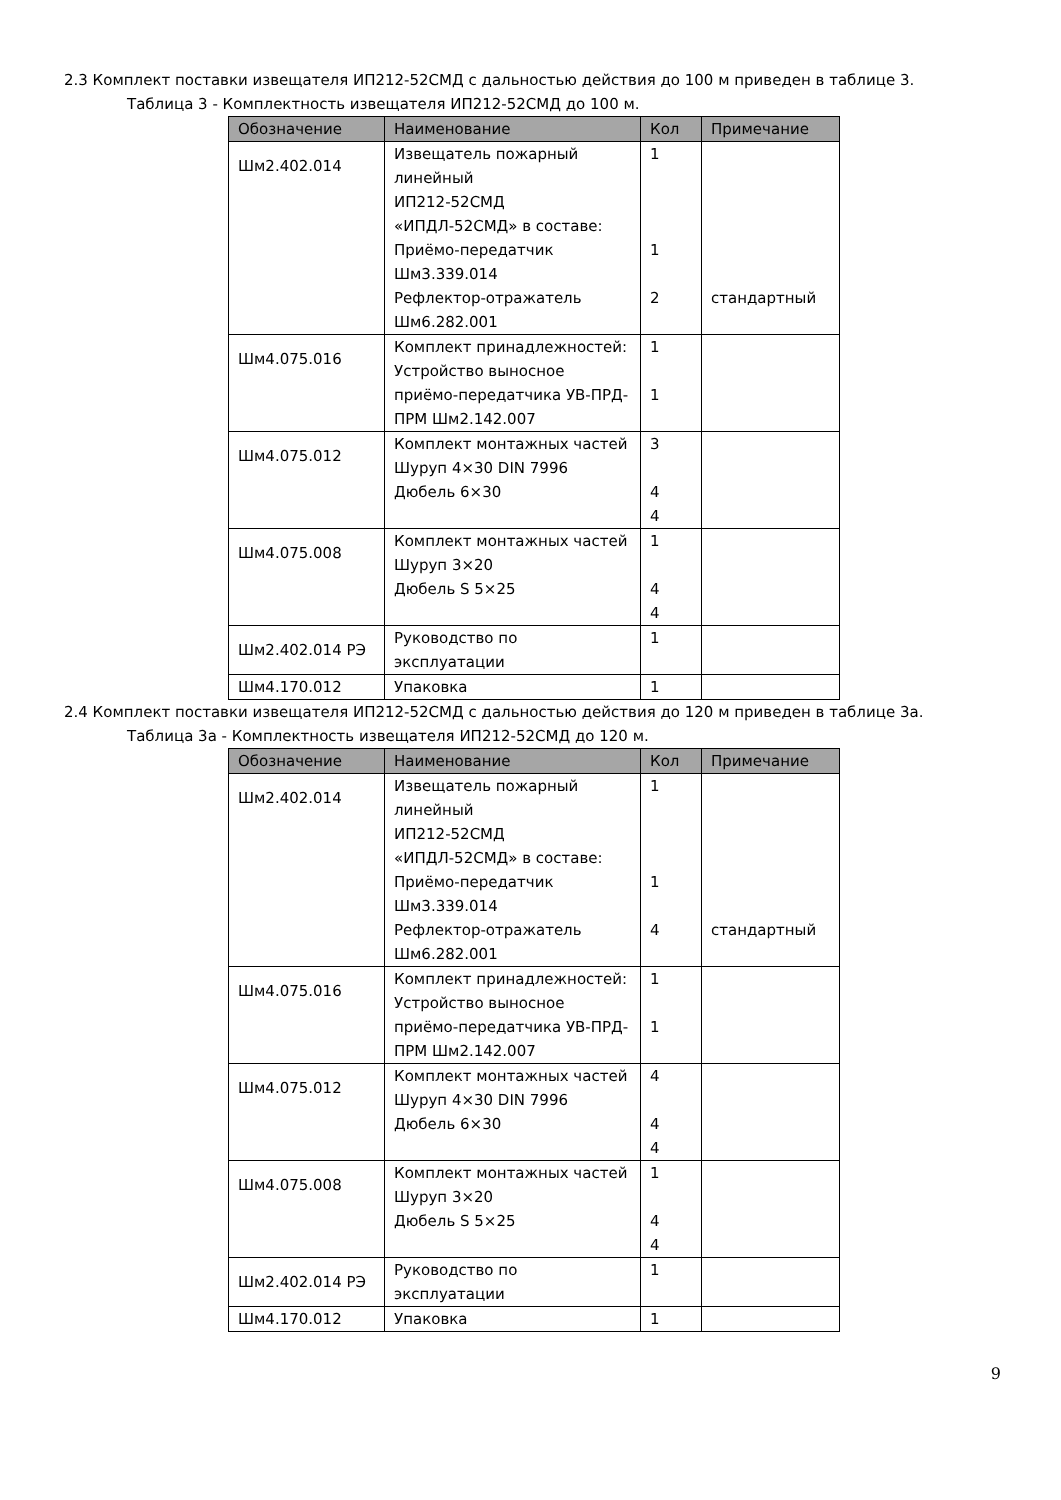2.3 Комплект поставки извещателя ИП212-52СМД с дальностью действия до 100 м приведен в таблице 3.
Таблица 3 - Комплектность извещателя ИП212-52СМД до 100 м.
| Обозначение | Наименование | Кол | Примечание |
| --- | --- | --- | --- |
| Шм2.402.014 | Извещатель пожарный линейный ИП212-52СМД «ИПДЛ-52СМД» в составе: Приёмо-передатчик Шм3.339.014 Рефлектор-отражатель Шм6.282.001 | 1 1 2 | стандартный |
| Шм4.075.016 | Комплект принадлежностей: Устройство выносное приёмо-передатчика УВ-ПРД-ПРМ Шм2.142.007 | 1 1 | |
| Шм4.075.012 | Комплект монтажных частей Шуруп 4×30 DIN 7996 Дюбель 6×30 | 3 4 4 | |
| Шм4.075.008 | Комплект монтажных частей Шуруп 3×20 Дюбель S 5×25 | 1 4 4 | |
| Шм2.402.014 РЭ | Руководство по эксплуатации | 1 | |
| Шм4.170.012 | Упаковка | 1 | |
2.4 Комплект поставки извещателя ИП212-52СМД с дальностью действия до 120 м приведен в таблице 3а.
Таблица 3а - Комплектность извещателя ИП212-52СМД до 120 м.
| Обозначение | Наименование | Кол | Примечание |
| --- | --- | --- | --- |
| Шм2.402.014 | Извещатель пожарный линейный ИП212-52СМД «ИПДЛ-52СМД» в составе: Приёмо-передатчик Шм3.339.014 Рефлектор-отражатель Шм6.282.001 | 1 1 4 | стандартный |
| Шм4.075.016 | Комплект принадлежностей: Устройство выносное приёмо-передатчика УВ-ПРД-ПРМ Шм2.142.007 | 1 1 | |
| Шм4.075.012 | Комплект монтажных частей Шуруп 4×30 DIN 7996 Дюбель 6×30 | 4 4 4 | |
| Шм4.075.008 | Комплект монтажных частей Шуруп 3×20 Дюбель S 5×25 | 1 4 4 | |
| Шм2.402.014 РЭ | Руководство по эксплуатации | 1 | |
| Шм4.170.012 | Упаковка | 1 | |
9